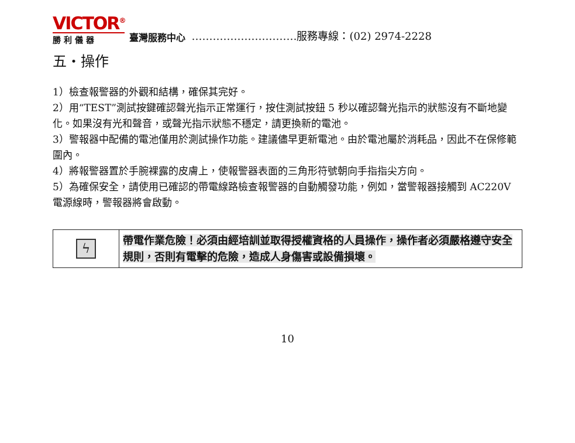VICTOR<sup>®</sup>
勝 利 儀 器
臺灣服務中心
…………………………服務專線：(02) 2974-2228
五・操作
1）檢查報警器的外觀和結構，確保其完好。
2）用“TEST”測試按鍵確認聲光指示正常運行，按住測試按鈕 5 秒以確認聲光指示的狀態沒有不斷地變化。如果沒有光和聲音，或聲光指示狀態不穩定，請更換新的電池。
3）警報器中配備的電池僅用於測試操作功能。建議儘早更新電池。由於電池屬於消耗品，因此不在保修範圍內。
4）將報警器置於手腕裸露的皮膚上，使報警器表面的三角形符號朝向手指指尖方向。
5）為確保安全，請使用已確認的帶電線路檢查報警器的自動觸發功能，例如，當警報器接觸到 AC220V 電源線時，警報器將會啟動。
| ϟ | 帶電作業危險！必須由經培訓並取得授權資格的人員操作，操作者必須嚴格遵守安全規則，否則有電擊的危險，造成人身傷害或設備損壞。 |
10